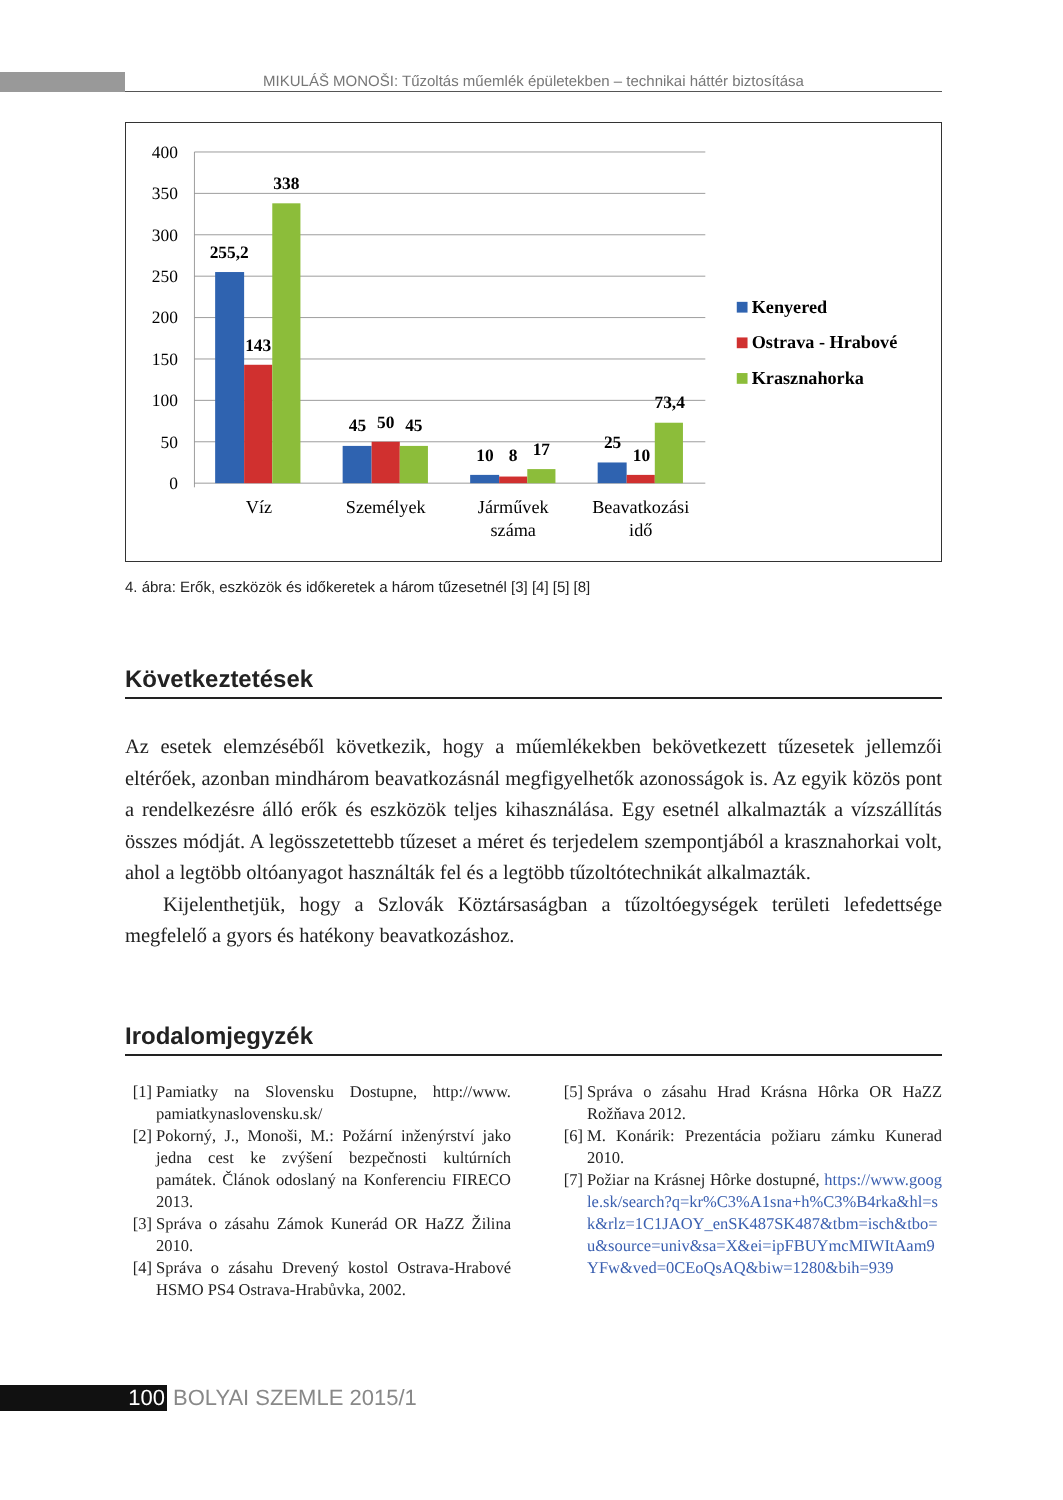MIKULÁŠ MONOŠI: Tűzoltás műemlék épületekben – technikai háttér biztosítása
400
350
300
250
200
150
100
50
0
255,2
143
338
45
50
45
10
8
17
25
10
73,4
Víz
Személyek
Járművek
száma
Beavatkozási
idő
Kenyered
Ostrava - Hrabové
Krasznahorka
4. ábra: Erők, eszközök és időkeretek a három tűzesetnél [3] [4] [5] [8]
Következtetések
Az esetek elemzéséből következik, hogy a műemlékekben bekövetkezett tűzesetek jellemzői eltérőek, azonban mindhárom beavatkozásnál megfigyelhetők azonosságok is. Az egyik közös pont a rendelkezésre álló erők és eszközök teljes kihasználása. Egy esetnél alkalmazták a vízszállítás összes módját. A legösszetettebb tűzeset a méret és terjedelem szempontjából a krasznahorkai volt, ahol a legtöbb oltóanyagot használták fel és a legtöbb tűzoltótechnikát alkalmazták.
Kijelenthetjük, hogy a Szlovák Köztársaságban a tűzoltóegységek területi lefedettsége megfelelő a gyors és hatékony beavatkozáshoz.
Irodalomjegyzék
[1] Pamiatky na Slovensku Dostupne, http://www. pamiatkynaslovensku.sk/
[2] Pokorný, J., Monoši, M.: Požární inženýrství jako jedna cest ke zvýšení bezpečnosti kultúrních památek. Článok odoslaný na Konferenciu FIRECO 2013.
[3] Správa o zásahu Zámok Kunerád OR HaZZ Žilina 2010.
[4] Správa o zásahu Drevený kostol Ostrava-Hrabové HSMO PS4 Ostrava-Hrabůvka, 2002.
[5] Správa o zásahu Hrad Krásna Hôrka OR HaZZ Rožňava 2012.
[6] M. Konárik: Prezentácia požiaru zámku Kunerad 2010.
[7] Požiar na Krásnej Hôrke dostupné, https://www.google.sk/search?q=kr%C3%A1sna+h%C3%B4rka&hl=sk&rlz=1C1JAOY_enSK487SK487&tbm=isch&tbo=u&source=univ&sa=X&ei=ipFBUYmcMIWItAam9YFw&ved=0CEoQsAQ&biw=1280&bih=939
100 BOLYAI SZEMLE 2015/1